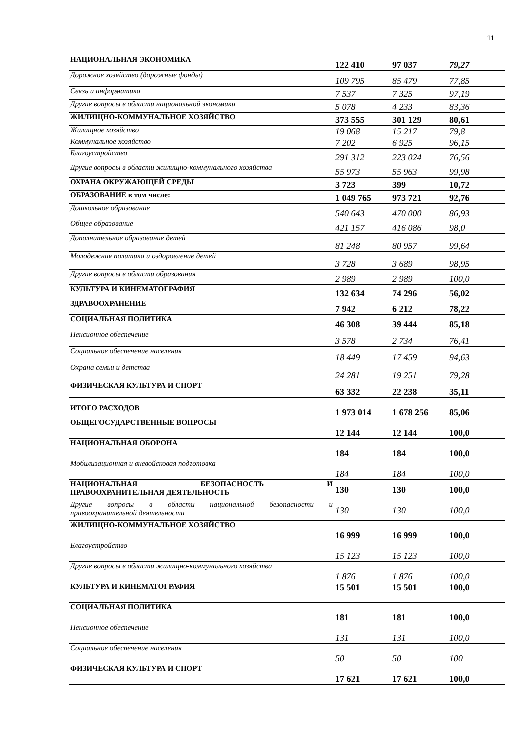11
| НАЦИОНАЛЬНАЯ ЭКОНОМИКА | 122 410 | 97 037 | 79,27 |
| Дорожное хозяйство (дорожные фонды) | 109 795 | 85 479 | 77,85 |
| Связь и информатика | 7 537 | 7 325 | 97,19 |
| Другие вопросы в области национальной экономики | 5 078 | 4 233 | 83,36 |
| ЖИЛИЩНО-КОММУНАЛЬНОЕ ХОЗЯЙСТВО | 373 555 | 301 129 | 80,61 |
| Жилищное хозяйство | 19 068 | 15 217 | 79,8 |
| Коммунальное хозяйство | 7 202 | 6 925 | 96,15 |
| Благоустройство | 291 312 | 223 024 | 76,56 |
| Другие вопросы в области жилищно-коммунального хозяйства | 55 973 | 55 963 | 99,98 |
| ОХРАНА ОКРУЖАЮЩЕЙ СРЕДЫ | 3 723 | 399 | 10,72 |
| ОБРАЗОВАНИЕ в том числе: | 1 049 765 | 973 721 | 92,76 |
| Дошкольное образование | 540 643 | 470 000 | 86,93 |
| Общее образование | 421 157 | 416 086 | 98,0 |
| Дополнительное образование детей | 81 248 | 80 957 | 99,64 |
| Молодежная политика и оздоровление детей | 3 728 | 3 689 | 98,95 |
| Другие вопросы в области образования | 2 989 | 2 989 | 100,0 |
| КУЛЬТУРА И КИНЕМАТОГРАФИЯ | 132 634 | 74 296 | 56,02 |
| ЗДРАВООХРАНЕНИЕ | 7 942 | 6 212 | 78,22 |
| СОЦИАЛЬНАЯ ПОЛИТИКА | 46 308 | 39 444 | 85,18 |
| Пенсионное обеспечение | 3 578 | 2 734 | 76,41 |
| Социальное обеспечение населения | 18 449 | 17 459 | 94,63 |
| Охрана семьи и детства | 24 281 | 19 251 | 79,28 |
| ФИЗИЧЕСКАЯ КУЛЬТУРА И СПОРТ | 63 332 | 22 238 | 35,11 |
| ИТОГО РАСХОДОВ | 1 973 014 | 1 678 256 | 85,06 |
| ОБЩЕГОСУДАРСТВЕННЫЕ ВОПРОСЫ | 12 144 | 12 144 | 100,0 |
| НАЦИОНАЛЬНАЯ ОБОРОНА | 184 | 184 | 100,0 |
| Мобилизационная и вневойсковая подготовка | 184 | 184 | 100,0 |
| НАЦИОНАЛЬНАЯ БЕЗОПАСНОСТЬ И ПРАВООХРАНИТЕЛЬНАЯ ДЕЯТЕЛЬНОСТЬ | 130 | 130 | 100,0 |
| Другие вопросы в области национальной безопасности и правоохранительной деятельности | 130 | 130 | 100,0 |
| ЖИЛИЩНО-КОММУНАЛЬНОЕ ХОЗЯЙСТВО | 16 999 | 16 999 | 100,0 |
| Благоустройство | 15 123 | 15 123 | 100,0 |
| Другие вопросы в области жилищно-коммунального хозяйства | 1 876 | 1 876 | 100,0 |
| КУЛЬТУРА И КИНЕМАТОГРАФИЯ | 15 501 | 15 501 | 100,0 |
| СОЦИАЛЬНАЯ ПОЛИТИКА | 181 | 181 | 100,0 |
| Пенсионное обеспечение | 131 | 131 | 100,0 |
| Социальное обеспечение населения | 50 | 50 | 100 |
| ФИЗИЧЕСКАЯ КУЛЬТУРА И СПОРТ | 17 621 | 17 621 | 100,0 |